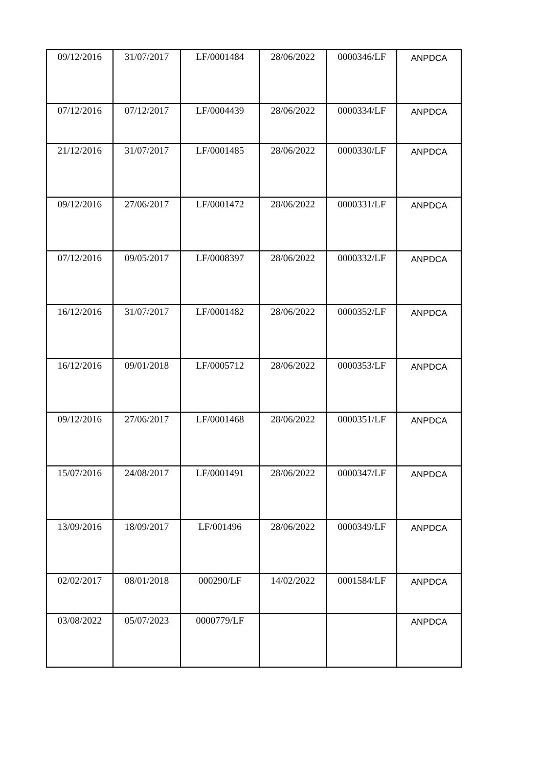| 09/12/2016 | 31/07/2017 | LF/0001484 | 28/06/2022 | 0000346/LF | ANPDCA |
| 07/12/2016 | 07/12/2017 | LF/0004439 | 28/06/2022 | 0000334/LF | ANPDCA |
| 21/12/2016 | 31/07/2017 | LF/0001485 | 28/06/2022 | 0000330/LF | ANPDCA |
| 09/12/2016 | 27/06/2017 | LF/0001472 | 28/06/2022 | 0000331/LF | ANPDCA |
| 07/12/2016 | 09/05/2017 | LF/0008397 | 28/06/2022 | 0000332/LF | ANPDCA |
| 16/12/2016 | 31/07/2017 | LF/0001482 | 28/06/2022 | 0000352/LF | ANPDCA |
| 16/12/2016 | 09/01/2018 | LF/0005712 | 28/06/2022 | 0000353/LF | ANPDCA |
| 09/12/2016 | 27/06/2017 | LF/0001468 | 28/06/2022 | 0000351/LF | ANPDCA |
| 15/07/2016 | 24/08/2017 | LF/0001491 | 28/06/2022 | 0000347/LF | ANPDCA |
| 13/09/2016 | 18/09/2017 | LF/001496 | 28/06/2022 | 0000349/LF | ANPDCA |
| 02/02/2017 | 08/01/2018 | 000290/LF | 14/02/2022 | 0001584/LF | ANPDCA |
| 03/08/2022 | 05/07/2023 | 0000779/LF | | | ANPDCA |